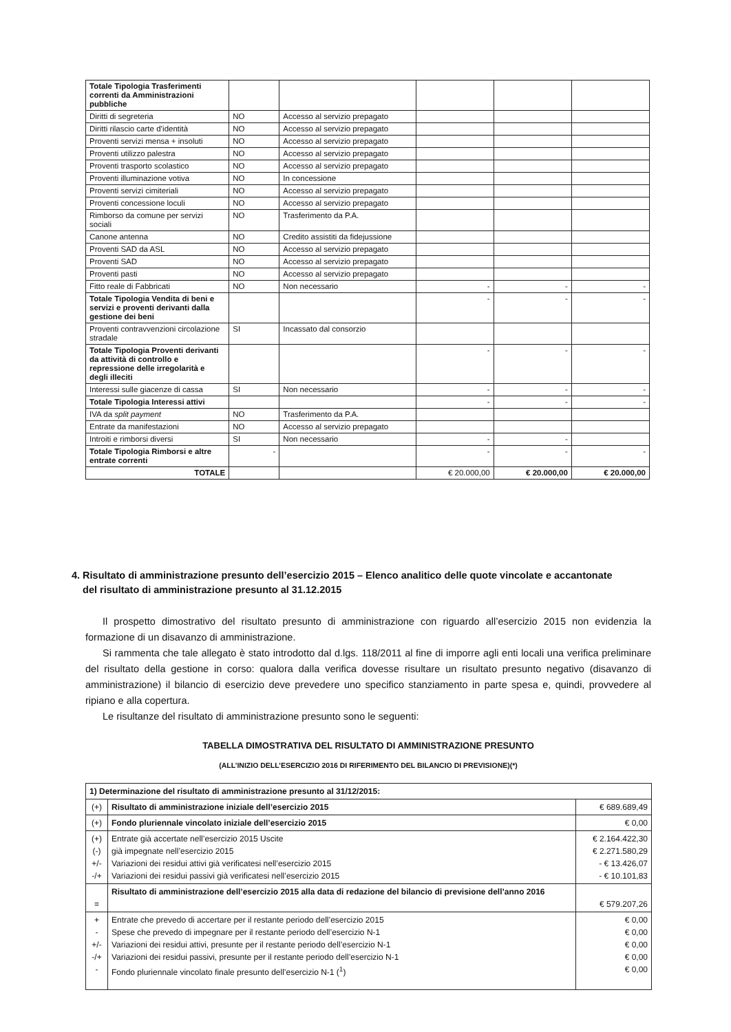| Totale Tipologia Trasferimenti correnti da Amministrazioni pubbliche | | | | | |
| Diritti di segreteria | NO | Accesso al servizio prepagato | | | |
| Diritti rilascio carte d’identità | NO | Accesso al servizio prepagato | | | |
| Proventi servizi mensa + insoluti | NO | Accesso al servizio prepagato | | | |
| Proventi utilizzo palestra | NO | Accesso al servizio prepagato | | | |
| Proventi trasporto scolastico | NO | Accesso al servizio prepagato | | | |
| Proventi illuminazione votiva | NO | In concessione | | | |
| Proventi servizi cimiteriali | NO | Accesso al servizio prepagato | | | |
| Proventi concessione loculi | NO | Accesso al servizio prepagato | | | |
| Rimborso da comune per servizi sociali | NO | Trasferimento da P.A. | | | |
| Canone antenna | NO | Credito assistiti da fidejussione | | | |
| Proventi SAD da ASL | NO | Accesso al servizio prepagato | | | |
| Proventi SAD | NO | Accesso al servizio prepagato | | | |
| Proventi pasti | NO | Accesso al servizio prepagato | | | |
| Fitto reale di Fabbricati | NO | Non necessario | - | - | - |
| Totale Tipologia Vendita di beni e servizi e proventi derivanti dalla gestione dei beni | | | - | - | - |
| Proventi contravvenzioni circolazione stradale | SI | Incassato dal consorzio | | | |
| Totale Tipologia Proventi derivanti da attività di controllo e repressione delle irregolarità e degli illeciti | | | - | - | - |
| Interessi sulle giacenze di cassa | SI | Non necessario | - | - | - |
| Totale Tipologia Interessi attivi | | | - | - | - |
| IVA da split payment | NO | Trasferimento da P.A. | | | |
| Entrate da manifestazioni | NO | Accesso al servizio prepagato | | | |
| Introiti e rimborsi diversi | SI | Non necessario | - | - | |
| Totale Tipologia Rimborsi e altre entrate correnti | - | | - | - | - |
| TOTALE | | | € 20.000,00 | € 20.000,00 | € 20.000,00 |
4. Risultato di amministrazione presunto dell’esercizio 2015 – Elenco analitico delle quote vincolate e accantonate
del risultato di amministrazione presunto al 31.12.2015
Il prospetto dimostrativo del risultato presunto di amministrazione con riguardo all’esercizio 2015 non evidenzia la formazione di un disavanzo di amministrazione.
Si rammenta che tale allegato è stato introdotto dal d.lgs. 118/2011 al fine di imporre agli enti locali una verifica preliminare del risultato della gestione in corso: qualora dalla verifica dovesse risultare un risultato presunto negativo (disavanzo di amministrazione) il bilancio di esercizio deve prevedere uno specifico stanziamento in parte spesa e, quindi, provvedere al ripiano e alla copertura.
Le risultanze del risultato di amministrazione presunto sono le seguenti:
TABELLA DIMOSTRATIVA DEL RISULTATO DI AMMINISTRAZIONE PRESUNTO
(ALL’INIZIO DELL’ESERCIZIO 2016 DI RIFERIMENTO DEL BILANCIO DI PREVISIONE)(*)
| 1) Determinazione del risultato di amministrazione presunto al 31/12/2015: | | |
| (+) | Risultato di amministrazione iniziale dell’esercizio 2015 | € 689.689,49 |
| (+) | Fondo pluriennale vincolato iniziale dell’esercizio 2015 | € 0,00 |
| (+) (-) +/- -/+ | Entrate già accertate nell’esercizio 2015 Uscite già impegnate nell’esercizio 2015 Variazioni dei residui attivi già verificatesi nell’esercizio 2015 Variazioni dei residui passivi già verificatesi nell’esercizio 2015 | € 2.164.422,30 € 2.271.580,29 - € 13.426,07 - € 10.101,83 |
| = | Risultato di amministrazione dell’esercizio 2015 alla data di redazione del bilancio di previsione dell’anno 2016 | € 579.207,26 |
| + - +/- -/+ - | Entrate che prevedo di accertare per il restante periodo dell’esercizio 2015 Spese che prevedo di impegnare per il restante periodo dell’esercizio N-1 Variazioni dei residui attivi, presunte per il restante periodo dell’esercizio N-1 Variazioni dei residui passivi, presunte per il restante periodo dell’esercizio N-1 Fondo pluriennale vincolato finale presunto dell’esercizio N-1 (<sup>1</sup>) | € 0,00 € 0,00 € 0,00 € 0,00 € 0,00 |